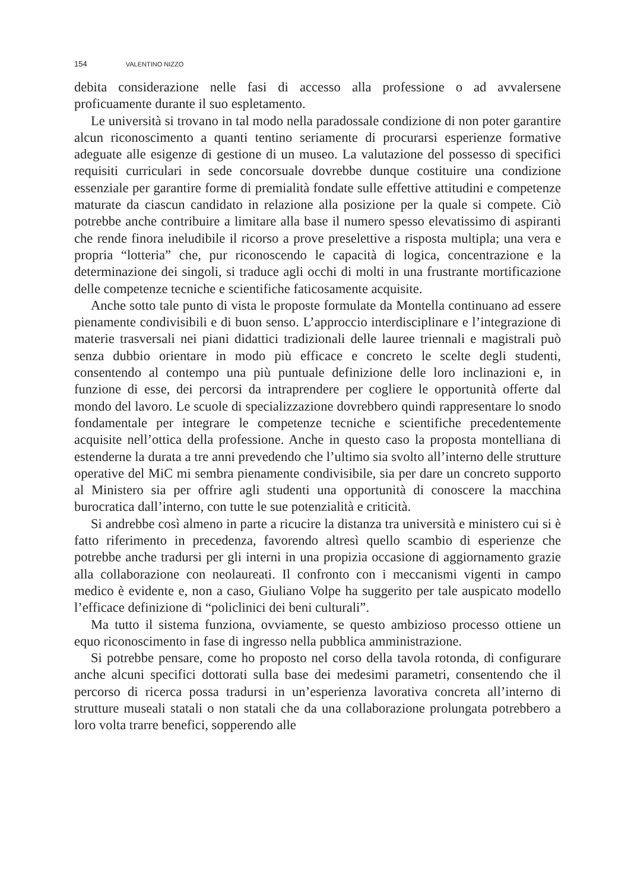154 VALENTINO NIZZO
debita considerazione nelle fasi di accesso alla professione o ad avvalersene proficuamente durante il suo espletamento.
Le università si trovano in tal modo nella paradossale condizione di non poter garantire alcun riconoscimento a quanti tentino seriamente di procurarsi esperienze formative adeguate alle esigenze di gestione di un museo. La valutazione del possesso di specifici requisiti curriculari in sede concorsuale dovrebbe dunque costituire una condizione essenziale per garantire forme di premialità fondate sulle effettive attitudini e competenze maturate da ciascun candidato in relazione alla posizione per la quale si compete. Ciò potrebbe anche contribuire a limitare alla base il numero spesso elevatissimo di aspiranti che rende finora ineludibile il ricorso a prove preselettive a risposta multipla; una vera e propria “lotteria” che, pur riconoscendo le capacità di logica, concentrazione e la determinazione dei singoli, si traduce agli occhi di molti in una frustrante mortificazione delle competenze tecniche e scientifiche faticosamente acquisite.
Anche sotto tale punto di vista le proposte formulate da Montella continuano ad essere pienamente condivisibili e di buon senso. L’approccio interdisciplinare e l’integrazione di materie trasversali nei piani didattici tradizionali delle lauree triennali e magistrali può senza dubbio orientare in modo più efficace e concreto le scelte degli studenti, consentendo al contempo una più puntuale definizione delle loro inclinazioni e, in funzione di esse, dei percorsi da intraprendere per cogliere le opportunità offerte dal mondo del lavoro. Le scuole di specializzazione dovrebbero quindi rappresentare lo snodo fondamentale per integrare le competenze tecniche e scientifiche precedentemente acquisite nell’ottica della professione. Anche in questo caso la proposta montelliana di estenderne la durata a tre anni prevedendo che l’ultimo sia svolto all’interno delle strutture operative del MiC mi sembra pienamente condivisibile, sia per dare un concreto supporto al Ministero sia per offrire agli studenti una opportunità di conoscere la macchina burocratica dall’interno, con tutte le sue potenzialità e criticità.
Si andrebbe così almeno in parte a ricucire la distanza tra università e ministero cui si è fatto riferimento in precedenza, favorendo altresì quello scambio di esperienze che potrebbe anche tradursi per gli interni in una propizia occasione di aggiornamento grazie alla collaborazione con neolaureati. Il confronto con i meccanismi vigenti in campo medico è evidente e, non a caso, Giuliano Volpe ha suggerito per tale auspicato modello l’efficace definizione di “policlinici dei beni culturali”.
Ma tutto il sistema funziona, ovviamente, se questo ambizioso processo ottiene un equo riconoscimento in fase di ingresso nella pubblica amministrazione.
Si potrebbe pensare, come ho proposto nel corso della tavola rotonda, di configurare anche alcuni specifici dottorati sulla base dei medesimi parametri, consentendo che il percorso di ricerca possa tradursi in un’esperienza lavorativa concreta all’interno di strutture museali statali o non statali che da una collaborazione prolungata potrebbero a loro volta trarre benefici, sopperendo alle